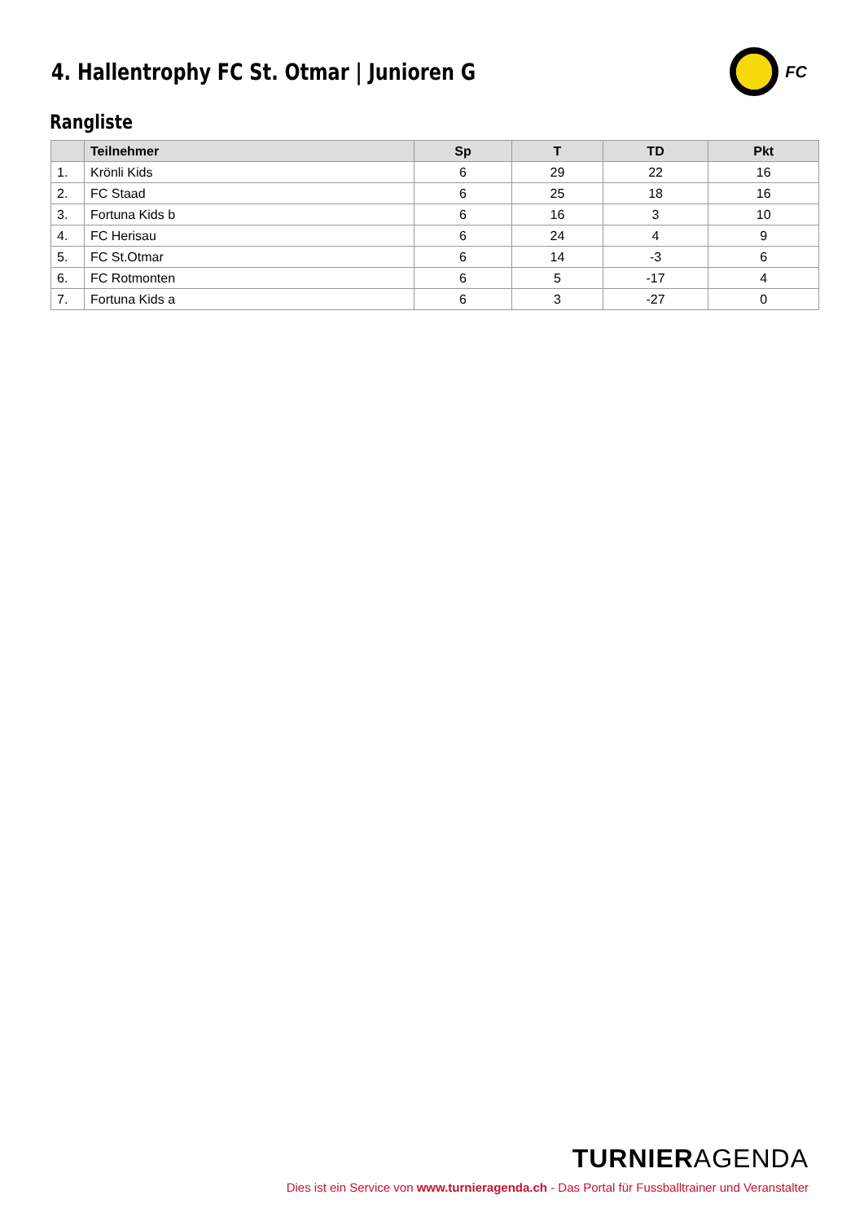4. Hallentrophy FC St. Otmar | Junioren G
FC
Rangliste
| | Teilnehmer | Sp | T | TD | Pkt |
| --- | --- | --- | --- | --- | --- |
| 1. | Krönli Kids | 6 | 29 | 22 | 16 |
| 2. | FC Staad | 6 | 25 | 18 | 16 |
| 3. | Fortuna Kids b | 6 | 16 | 3 | 10 |
| 4. | FC Herisau | 6 | 24 | 4 | 9 |
| 5. | FC St.Otmar | 6 | 14 | -3 | 6 |
| 6. | FC Rotmonten | 6 | 5 | -17 | 4 |
| 7. | Fortuna Kids a | 6 | 3 | -27 | 0 |
TURNIERAGENDA
Dies ist ein Service von www.turnieragenda.ch - Das Portal für Fussballtrainer und Veranstalter